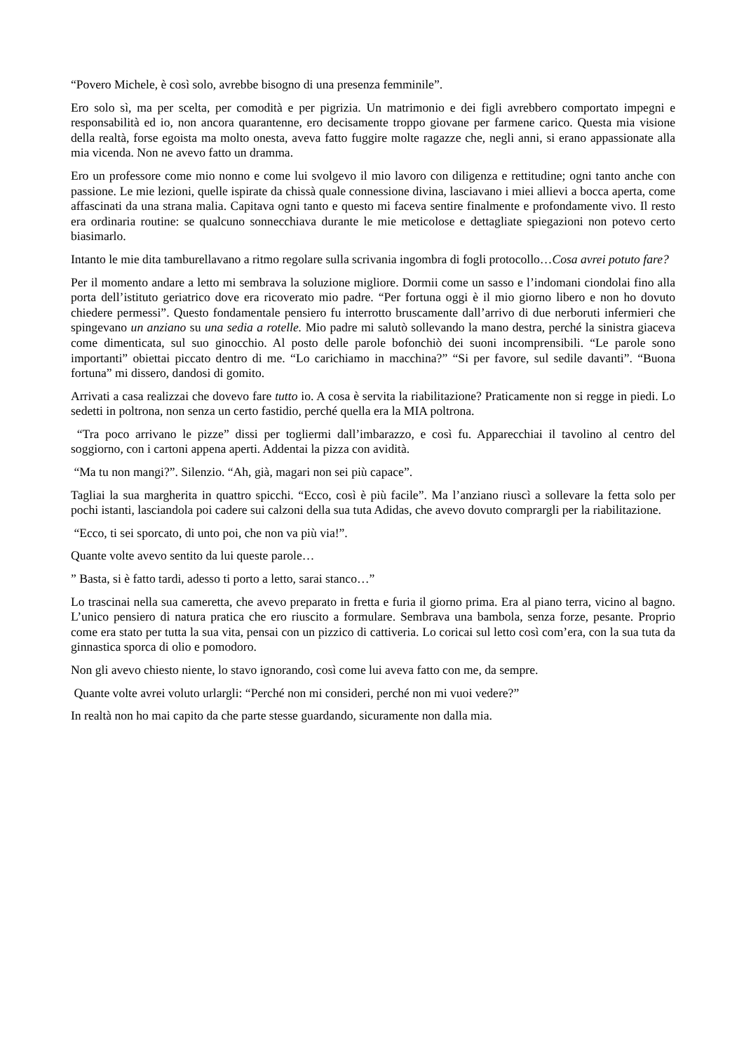“Povero Michele, è così solo, avrebbe bisogno di una presenza femminile”.
Ero solo sì, ma per scelta, per comodità e per pigrizia. Un matrimonio e dei figli avrebbero comportato impegni e responsabilità ed io, non ancora quarantenne, ero decisamente troppo giovane per farmene carico. Questa mia visione della realtà, forse egoista ma molto onesta, aveva fatto fuggire molte ragazze che, negli anni, si erano appassionate alla mia vicenda. Non ne avevo fatto un dramma.
Ero un professore come mio nonno e come lui svolgevo il mio lavoro con diligenza e rettitudine; ogni tanto anche con passione. Le mie lezioni, quelle ispirate da chissà quale connessione divina, lasciavano i miei allievi a bocca aperta, come affascinati da una strana malia. Capitava ogni tanto e questo mi faceva sentire finalmente e profondamente vivo. Il resto era ordinaria routine: se qualcuno sonnecchiava durante le mie meticolose e dettagliate spiegazioni non potevo certo biasimarlo.
Intanto le mie dita tamburellavano a ritmo regolare sulla scrivania ingombra di fogli protocollo…Cosa avrei potuto fare?
Per il momento andare a letto mi sembrava la soluzione migliore. Dormii come un sasso e l’indomani ciondolai fino alla porta dell’istituto geriatrico dove era ricoverato mio padre. “Per fortuna oggi è il mio giorno libero e non ho dovuto chiedere permessi”. Questo fondamentale pensiero fu interrotto bruscamente dall’arrivo di due nerboruti infermieri che spingevano un anziano su una sedia a rotelle. Mio padre mi salutò sollevando la mano destra, perché la sinistra giaceva come dimenticata, sul suo ginocchio. Al posto delle parole bofonchiò dei suoni incomprensibili. “Le parole sono importanti” obiettai piccato dentro di me. “Lo carichiamo in macchina?” “Si per favore, sul sedile davanti”. “Buona fortuna” mi dissero, dandosi di gomito.
Arrivati a casa realizzai che dovevo fare tutto io. A cosa è servita la riabilitazione? Praticamente non si regge in piedi. Lo sedetti in poltrona, non senza un certo fastidio, perché quella era la MIA poltrona.
“Tra poco arrivano le pizze” dissi per togliermi dall’imbarazzo, e così fu. Apparecchiai il tavolino al centro del soggiorno, con i cartoni appena aperti. Addentai la pizza con avidità.
“Ma tu non mangi?”. Silenzio. “Ah, già, magari non sei più capace”.
Tagliai la sua margherita in quattro spicchi. “Ecco, così è più facile”. Ma l’anziano riuscì a sollevare la fetta solo per pochi istanti, lasciandola poi cadere sui calzoni della sua tuta Adidas, che avevo dovuto comprargli per la riabilitazione.
“Ecco, ti sei sporcato, di unto poi, che non va più via!”.
Quante volte avevo sentito da lui queste parole…
” Basta, si è fatto tardi, adesso ti porto a letto, sarai stanco…”
Lo trascinai nella sua cameretta, che avevo preparato in fretta e furia il giorno prima. Era al piano terra, vicino al bagno. L’unico pensiero di natura pratica che ero riuscito a formulare. Sembrava una bambola, senza forze, pesante. Proprio come era stato per tutta la sua vita, pensai con un pizzico di cattiveria. Lo coricai sul letto così com’era, con la sua tuta da ginnastica sporca di olio e pomodoro.
Non gli avevo chiesto niente, lo stavo ignorando, così come lui aveva fatto con me, da sempre.
Quante volte avrei voluto urlargli: “Perché non mi consideri, perché non mi vuoi vedere?”
In realtà non ho mai capito da che parte stesse guardando, sicuramente non dalla mia.